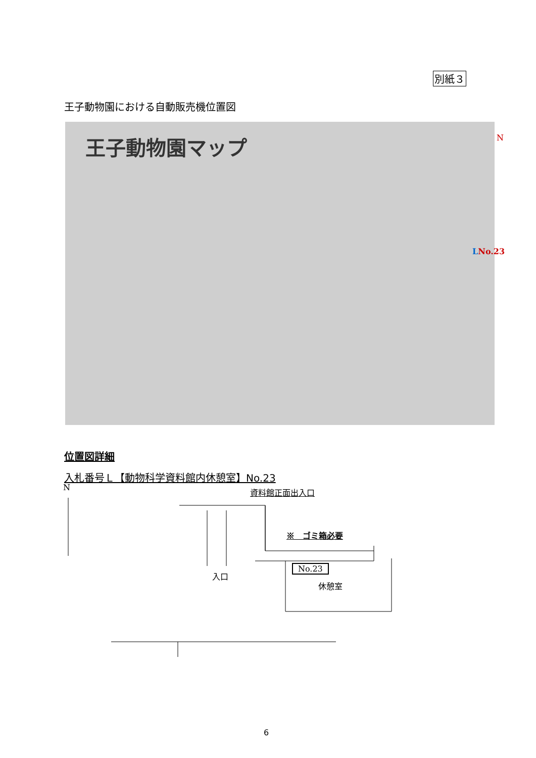別紙３
王子動物園における自動販売機位置図
王子動物園マップ
N
LNo.23
位置図詳細
入札番号Ｌ【動物科学資料館内休憩室】No.23
N 資料館正面出入口
※　ゴミ箱必要
No.23
休憩室
入口
6